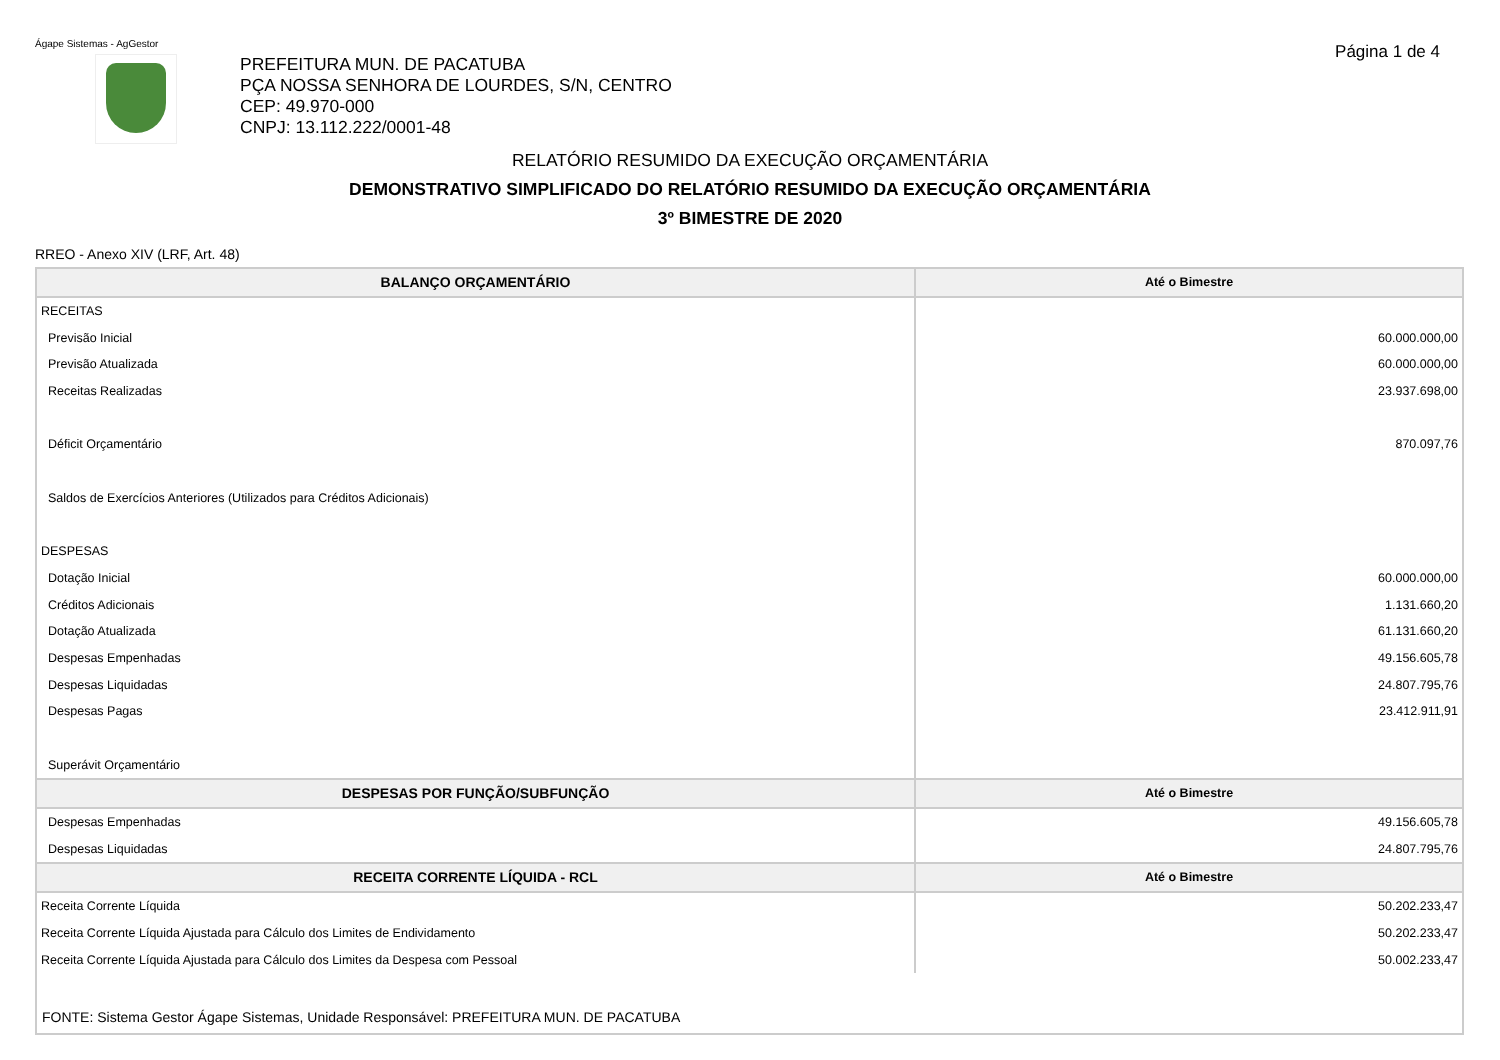Ágape Sistemas - AgGestor Página 1 de 4
PREFEITURA MUN. DE PACATUBA
PÇA NOSSA SENHORA DE LOURDES, S/N, CENTRO
CEP: 49.970-000
CNPJ: 13.112.222/0001-48
RELATÓRIO RESUMIDO DA EXECUÇÃO ORÇAMENTÁRIA
DEMONSTRATIVO SIMPLIFICADO DO RELATÓRIO RESUMIDO DA EXECUÇÃO ORÇAMENTÁRIA
3º BIMESTRE DE 2020
RREO - Anexo XIV (LRF, Art. 48)
| BALANÇO ORÇAMENTÁRIO | Até o Bimestre |
| --- | --- |
| RECEITAS | |
| Previsão Inicial | 60.000.000,00 |
| Previsão Atualizada | 60.000.000,00 |
| Receitas Realizadas | 23.937.698,00 |
| Déficit Orçamentário | 870.097,76 |
| Saldos de Exercícios Anteriores (Utilizados para Créditos Adicionais) | |
| DESPESAS | |
| Dotação Inicial | 60.000.000,00 |
| Créditos Adicionais | 1.131.660,20 |
| Dotação Atualizada | 61.131.660,20 |
| Despesas Empenhadas | 49.156.605,78 |
| Despesas Liquidadas | 24.807.795,76 |
| Despesas Pagas | 23.412.911,91 |
| Superávit Orçamentário | |
| DESPESAS POR FUNÇÃO/SUBFUNÇÃO | Até o Bimestre |
| Despesas Empenhadas | 49.156.605,78 |
| Despesas Liquidadas | 24.807.795,76 |
| RECEITA CORRENTE LÍQUIDA - RCL | Até o Bimestre |
| Receita Corrente Líquida | 50.202.233,47 |
| Receita Corrente Líquida Ajustada para Cálculo dos Limites de Endividamento | 50.202.233,47 |
| Receita Corrente Líquida Ajustada para Cálculo dos Limites da Despesa com Pessoal | 50.002.233,47 |
FONTE: Sistema Gestor Ágape Sistemas, Unidade Responsável: PREFEITURA MUN. DE PACATUBA